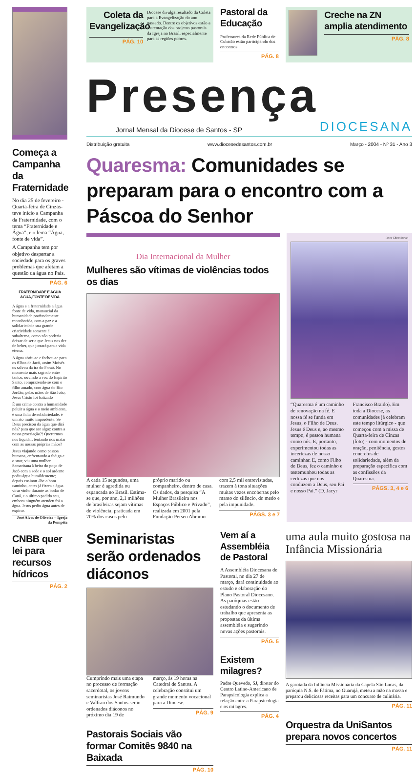Começa a Campanha da Fraternidade
No dia 25 de fevereiro - Quarta-feira de Cinzas- teve início a Campanha da Fraternidade, com o tema “Fraternidade e Água”, e o lema “Água, fonte de vida”.
A Campanha tem por objetivo despertar a sociedade para os graves problemas que afetam a questão da água no País.
PÁG. 6
FRATERNIDADE E ÁGUA
ÁGUA, FONTE DE VIDA
A água e a fraternidade a água fonte de vida, manancial da humanidade profundamente reconhecida, com a paz e a solidariedade sua grande criatividade somente é subalterna, como não poderia deixar de ser a que Jesus nos der de beber, que jorrará para a vida eterna.
A água abriu-se e fechou-se para os filhos de Jacó, assim Moisés os salvou da ira do Faraó. No momento mais sagrado entre tantos, ouvindo a voz do Espírito Santo, comprazendo-se com o filho amado, com água do Rio Jordão, pelas mãos de São João, Jesus Cristo foi batizado
É um crime contra a humanidade poluir a água e o meio ambiente, é uma falta de solidariedade, é um ato muito imprudente. Se Deus precisou da água que dirá nós? para que ser algoz contra a nossa procriação?! Querermos nos liquidar, tentando nos matar com as nossas próprias mãos?
Jesus viajando como pessoa humana, enfrentando a fadiga e o suor, viu uma mulher Samaritana à beira do poço de Jacó com a sede e o sol ardente pediu água humildemente; depois ensinou -lhe o bom caminho, antes já fizera a água virar vinho durante as bodas de Caná, e o último pedido seu, embora ninguém atendeu foi a água. Jesus pediu água antes de expirar.
José Alves de Oliveira – Igreja da Pompéia
CNBB quer lei para recursos hídricos
PÁG. 2
Coleta da Evangelização
PÁG. 10
Diocese divulga resultado da Coleta para a Evangelização do ano passado. Dentre os objetivos estão a sustentação dos projetos pastorais da Igreja no Brasil, especialmente para as regiões pobres.
Pastoral da Educação
Professores da Rede Pública de Cubatão estão participando dos encontros
PÁG. 8
Creche na ZN amplia atendimento
PÁG. 8
Presença
Jornal Mensal da Diocese de Santos - SP DIOCESANA
Distribuição gratuita www.diocesedesantos.com.br Março - 2004 - Nº 31 - Ano 3
Quaresma: Comunidades se preparam para o encontro com a Páscoa do Senhor
Dia Internacional da Mulher
Mulheres são vítimas de violências todos os dias
A cada 15 segundos, uma mulher é agredida ou espancada no Brasil. Estima-se que, por ano, 2,1 milhões de brasileiras sejam vítimas de violência, praticada em 70% dos casos pelo
próprio marido ou companheiro, dentro de casa. Os dados, da pesquisa “A Mulher Brasileira nos Espaços Público e Privado”, realizada em 2001 pela Fundação Perseu Abramo
com 2,5 mil entrevistadas, trazem à tona situações muitas vezes encobertas pelo manto do silêncio, do medo e pela impunidade.
PÁGS. 3 e 7
Fotos Chico Surian
“Quaresma é um caminho de renovação na fé. E nossa fé se funda em Jesus, o Filho de Deus. Jesus é Deus e, ao mesmo tempo, é pessoa humana como nós. E, portanto, experimentou todas as incertezas de nosso caminhar. E, como Filho de Deus, fez o caminho e testemunhou todas as certezas que nos conduzem a Deus, seu Pai e nosso Pai.” (D. Jacyr
Francisco Braido). Em toda a Diocese, as comunidades já celebram este tempo litúrgico - que começou com a missa de Quarta-feira de Cinzas (foto) - com momentos de oração, penitência, gestos concretos de solidariedade, além da preparação específica com as confissões da Quaresma.
PÁGS. 3, 4 e 6
Seminaristas serão ordenados diáconos
Cumprindo mais uma etapa no processo de formação sacerdotal, os jovens seminaristas José Raimundo e Valfran dos Santos serão ordenados diáconos no próximo dia 19 de
março, às 19 horas na Catedral de Santos. A celebração constitui um grande momento vocacional para a Diocese.
PÁG. 9
Pastorais Sociais vão formar Comitês 9840 na Baixada
PÁG. 10
Vem aí a Assembléia de Pastoral
A Assembléia Diocesana de Pastoral, no dia 27 de março, dará continuidade ao estudo e elaboração do Plano Pastoral Diocesano. As paróquias estão estudando o documento de trabalho que apresenta as propostas da última assembléia e sugerindo novas ações pastorais.
PÁG. 5
Existem milagres?
Padre Quevedo, SJ, diretor do Centro Latino-Americano de Parapsicologia explica a relação entre a Parapsicologia e os milagres.
PÁG. 4
uma aula muito gostosa na Infância Missionária
A garotada da Infância Missionária da Capela São Lucas, da paróquia N.S. de Fátima, no Guarujá, meteu a mão na massa e preparou deliciosas receitas para um concurso de culinária.
PÁG. 11
Orquestra da UniSantos prepara novos concertos
PÁG. 11